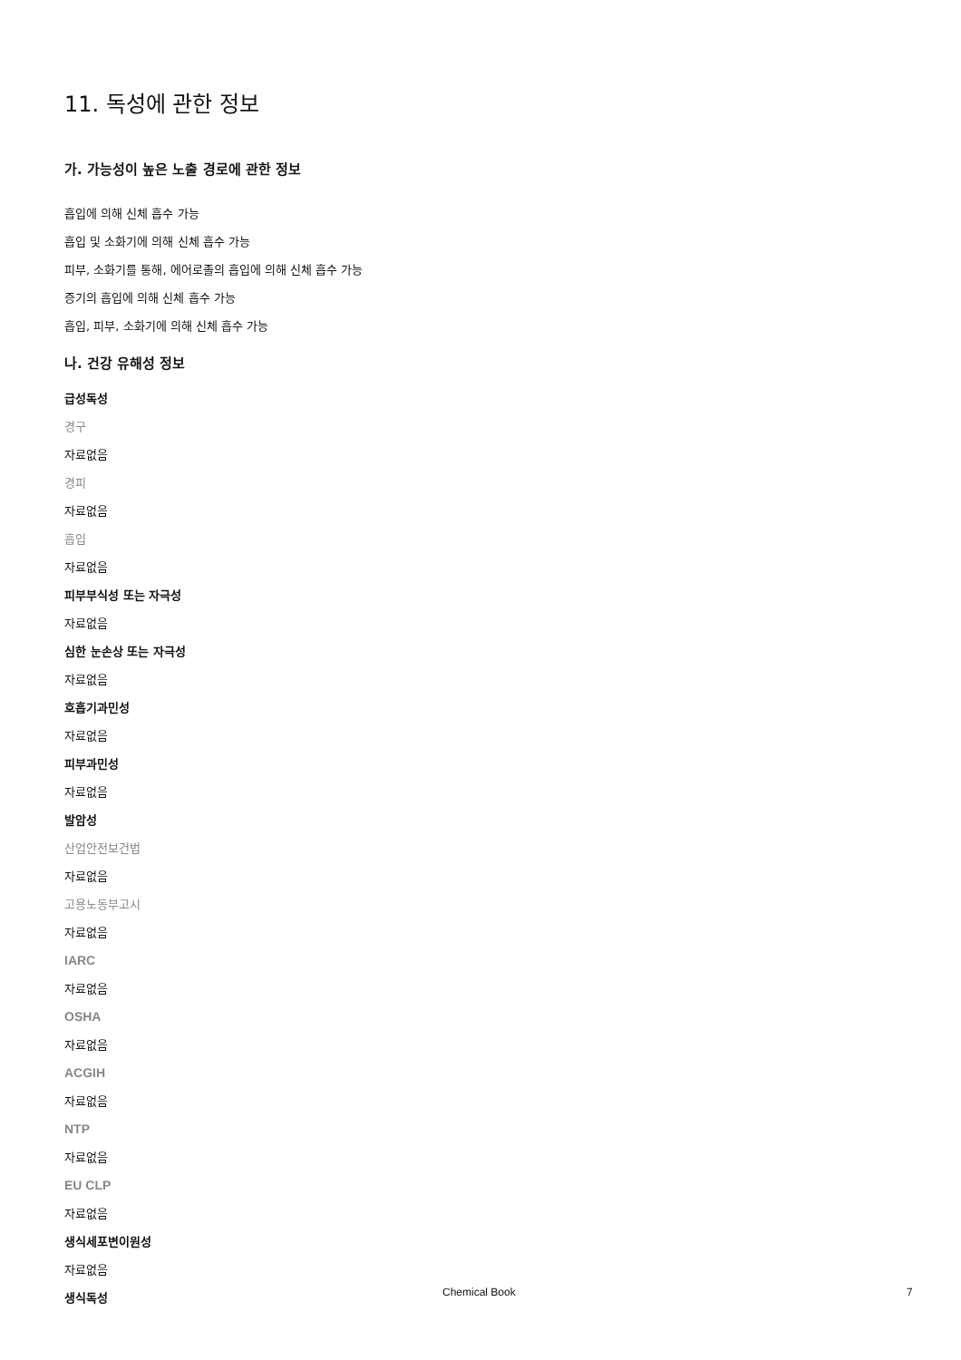11. 독성에 관한 정보
가. 가능성이 높은 노출 경로에 관한 정보
흡입에 의해 신체 흡수 가능
흡입 및 소화기에 의해 신체 흡수 가능
피부, 소화기를 통해, 에어로졸의 흡입에 의해 신체 흡수 가능
증기의 흡입에 의해 신체 흡수 가능
흡입, 피부, 소화기에 의해 신체 흡수 가능
나. 건강 유해성 정보
급성독성
경구
자료없음
경피
자료없음
흡입
자료없음
피부부식성 또는 자극성
자료없음
심한 눈손상 또는 자극성
자료없음
호흡기과민성
자료없음
피부과민성
자료없음
발암성
산업안전보건법
자료없음
고용노동부고시
자료없음
IARC
자료없음
OSHA
자료없음
ACGIH
자료없음
NTP
자료없음
EU CLP
자료없음
생식세포변이원성
자료없음
생식독성
Chemical Book 7